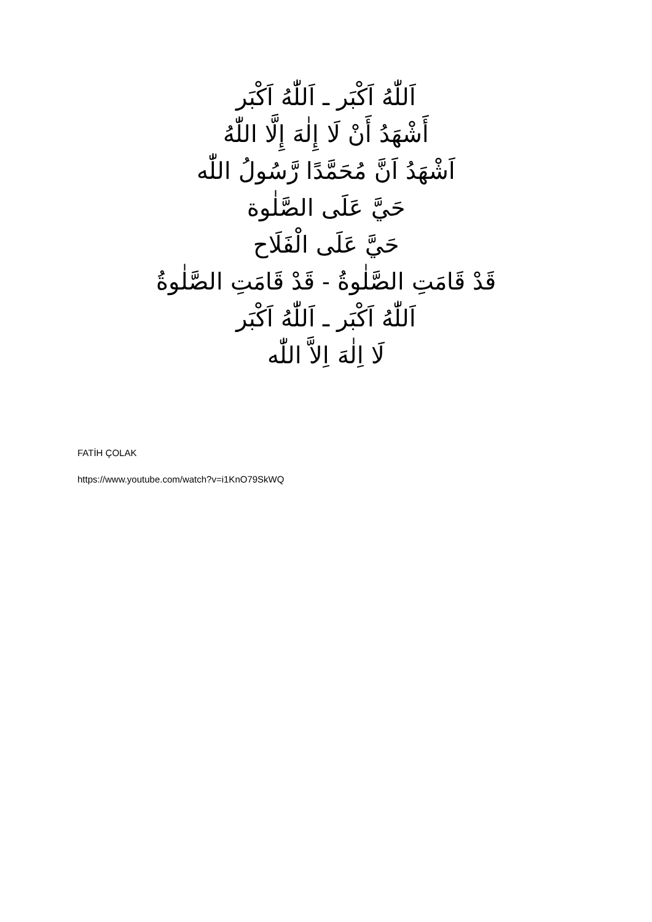اَللّٰهُ اَكْبَر ـ اَللّٰهُ اَكْبَر
أَشْهَدُ أَنْ لَا إِلٰهَ إِلَّا اللّٰهُ
اَشْهَدُ اَنَّ مُحَمَّدًا رَّسُولُ اللّٰه
حَيَّ عَلَى الصَّلٰوة
حَيَّ عَلَى الْفَلَاح
قَدْ قَامَتِ الصَّلٰوةُ - قَدْ قَامَتِ الصَّلٰوةُ
اَللّٰهُ اَكْبَر ـ اَللّٰهُ اَكْبَر
لَا اِلٰهَ اِلاَّ اللّٰه
FATİH ÇOLAK
https://www.youtube.com/watch?v=i1KnO79SkWQ